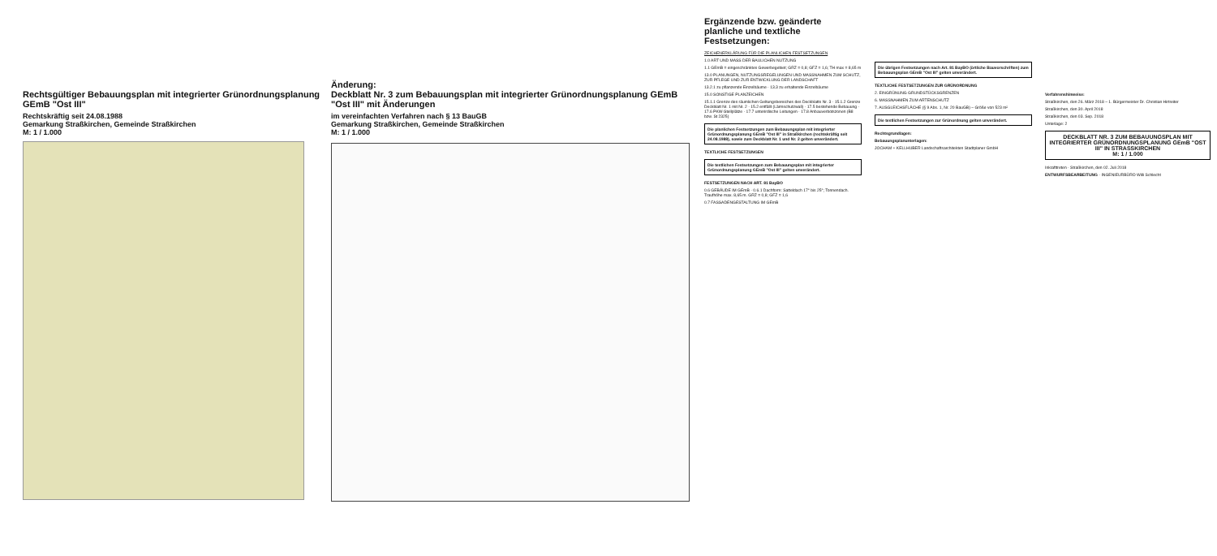Rechtsgültiger Bebauungsplan mit integrierter Grünordnungsplanung GEmB "Ost III"
Rechtskräftig seit 24.08.1988
Gemarkung Straßkirchen, Gemeinde Straßkirchen
M: 1 / 1.000
Änderung:
Deckblatt Nr. 3 zum Bebauungsplan mit integrierter Grünordnungsplanung GEmB "Ost III" mit Änderungen
im vereinfachten Verfahren nach § 13 BauGB
Gemarkung Straßkirchen, Gemeinde Straßkirchen
M: 1 / 1.000
Ergänzende bzw. geänderte planliche und textliche Festsetzungen:
ZEICHENERKLÄRUNG FÜR DIE PLANLICHEN FESTSETZUNGEN
1.0 ART UND MASS DER BAULICHEN NUTZUNG
1.1 GEmB = eingeschränktes Gewerbegebiet; GRZ = 0,8; GFZ = 1,6; TH max = 8,65 m
13.0 PLANUNGEN, NUTZUNGSREGELUNGEN UND MASSNAHMEN ZUM SCHUTZ, ZUR PFLEGE UND ZUR ENTWICKLUNG DER LANDSCHAFT
13.2.1 zu pflanzende Einzelbäume · 13.3 zu erhaltende Einzelbäume
15.0 SONSTIGE PLANZEICHEN
15.1.1 Grenze des räumlichen Geltungsbereiches des Deckblatts Nr. 3 · 15.1.2 Grenze Deckblatt Nr. 1 mit Nr. 2 · 15.2 entfällt (Lärmschutzwall) · 17.5 bestehende Bebauung · 17.6 PKW-Stellplätze · 17.7 unterirdische Leitungen · 17.8 Anbauverbotszonen (B8 bzw. St 2325)
Die planlichen Festsetzungen zum Bebauungsplan mit integrierter Grünordnungsplanung GEmB "Ost III" in Straßkirchen (rechtskräftig seit 24.08.1988), sowie zum Deckblatt Nr. 1 und Nr. 2 gelten unverändert.
TEXTLICHE FESTSETZUNGEN
Die textlichen Festsetzungen zum Bebauungsplan mit integrierter Grünordnungsplanung GEmB "Ost III" gelten unverändert.
FESTSETZUNGEN NACH ART. 81 BayBO
0.6 GEBÄUDE IM GEmB · 0.6.1 Dachform: Satteldach 17° bis 25°; Tonnendach. Traufhöhe max. 8,65 m. GRZ = 0,8; GFZ = 1,6
0.7 FASSADENGESTALTUNG IM GEmB
Die übrigen Festsetzungen nach Art. 81 BayBO (örtliche Bauvorschriften) zum Bebauungsplan GEmB "Ost III" gelten unverändert.
TEXTLICHE FESTSETZUNGEN ZUR GRÜNORDNUNG
2. EINGRÜNUNG GRUNDSTÜCKSGRENZEN
6. MASSNAHMEN ZUM ARTENSCHUTZ
7. AUSGLEICHSFLÄCHE (§ 9 Abs. 1, Nr. 20 BauGB) – Größe von 523 m²
Die textlichen Festsetzungen zur Grünordnung gelten unverändert.
Rechtsgrundlagen:
Bebauungsplanunterlagen:
JOCHAM + KELLHUBER Landschaftsarchitekten Stadtplaner GmbH
Verfahrenshinweise:
Straßkirchen, den 26. März 2018 – 1. Bürgermeister Dr. Christian Hirtreiter
Straßkirchen, den 30. April 2018
Straßkirchen, den 03. Sep. 2018
Unterlage: 2
DECKBLATT NR. 3 ZUM BEBAUUNGSPLAN MIT INTEGRIERTER GRÜNORDNUNGSPLANUNG GEmB "OST III" IN STRASSKIRCHEN
M: 1 / 1.000
Inkrafttreten · Straßkirchen, den 02. Juli 2018
ENTWURFSBEARBEITUNG · INGENIEURBÜRO Willi Schlecht